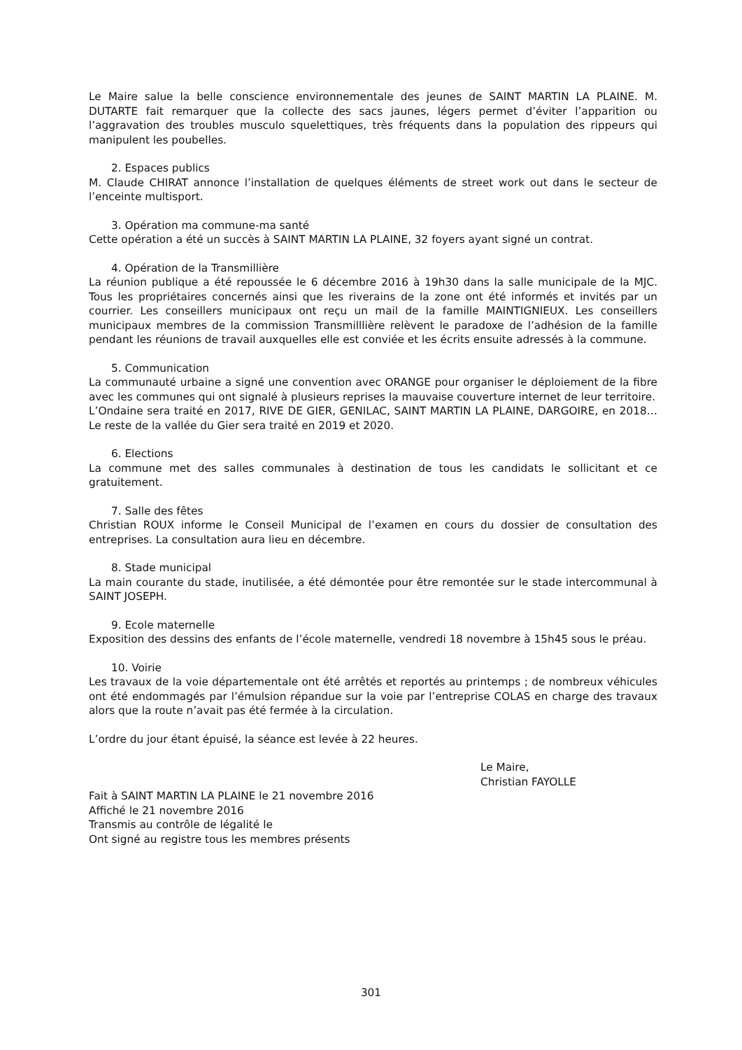Le Maire salue la belle conscience environnementale des jeunes de SAINT MARTIN LA PLAINE. M. DUTARTE fait remarquer que la collecte des sacs jaunes, légers permet d’éviter l’apparition ou l’aggravation des troubles musculo squelettiques, très fréquents dans la population des rippeurs qui manipulent les poubelles.
2. Espaces publics
M. Claude CHIRAT annonce l’installation de quelques éléments de street work out dans le secteur de l’enceinte multisport.
3. Opération ma commune-ma santé
Cette opération a été un succès à SAINT MARTIN LA PLAINE, 32 foyers ayant signé un contrat.
4. Opération de la Transmillière
La réunion publique a été repoussée le 6 décembre 2016 à 19h30 dans la salle municipale de la MJC. Tous les propriétaires concernés ainsi que les riverains de la zone ont été informés et invités par un courrier. Les conseillers municipaux ont reçu un mail de la famille MAINTIGNIEUX. Les conseillers municipaux membres de la commission Transmilllière relèvent le paradoxe de l’adhésion de la famille pendant les réunions de travail auxquelles elle est conviée et les écrits ensuite adressés à la commune.
5. Communication
La communauté urbaine a signé une convention avec ORANGE pour organiser le déploiement de la fibre avec les communes qui ont signalé à plusieurs reprises la mauvaise couverture internet de leur territoire.
L’Ondaine sera traité en 2017, RIVE DE GIER, GENILAC, SAINT MARTIN LA PLAINE, DARGOIRE, en 2018… Le reste de la vallée du Gier sera traité en 2019 et 2020.
6. Elections
La commune met des salles communales à destination de tous les candidats le sollicitant et ce gratuitement.
7. Salle des fêtes
Christian ROUX informe le Conseil Municipal de l’examen en cours du dossier de consultation des entreprises. La consultation aura lieu en décembre.
8. Stade municipal
La main courante du stade, inutilisée, a été démontée pour être remontée sur le stade intercommunal à SAINT JOSEPH.
9. Ecole maternelle
Exposition des dessins des enfants de l’école maternelle, vendredi 18 novembre à 15h45 sous le préau.
10. Voirie
Les travaux de la voie départementale ont été arrêtés et reportés au printemps ; de nombreux véhicules ont été endommagés par l’émulsion répandue sur la voie par l’entreprise COLAS en charge des travaux alors que la route n’avait pas été fermée à la circulation.
L’ordre du jour étant épuisé, la séance est levée à 22 heures.
Le Maire,
Christian FAYOLLE
Fait à SAINT MARTIN LA PLAINE le 21 novembre 2016
Affiché le 21 novembre 2016
Transmis au contrôle de légalité le
Ont signé au registre tous les membres présents
301